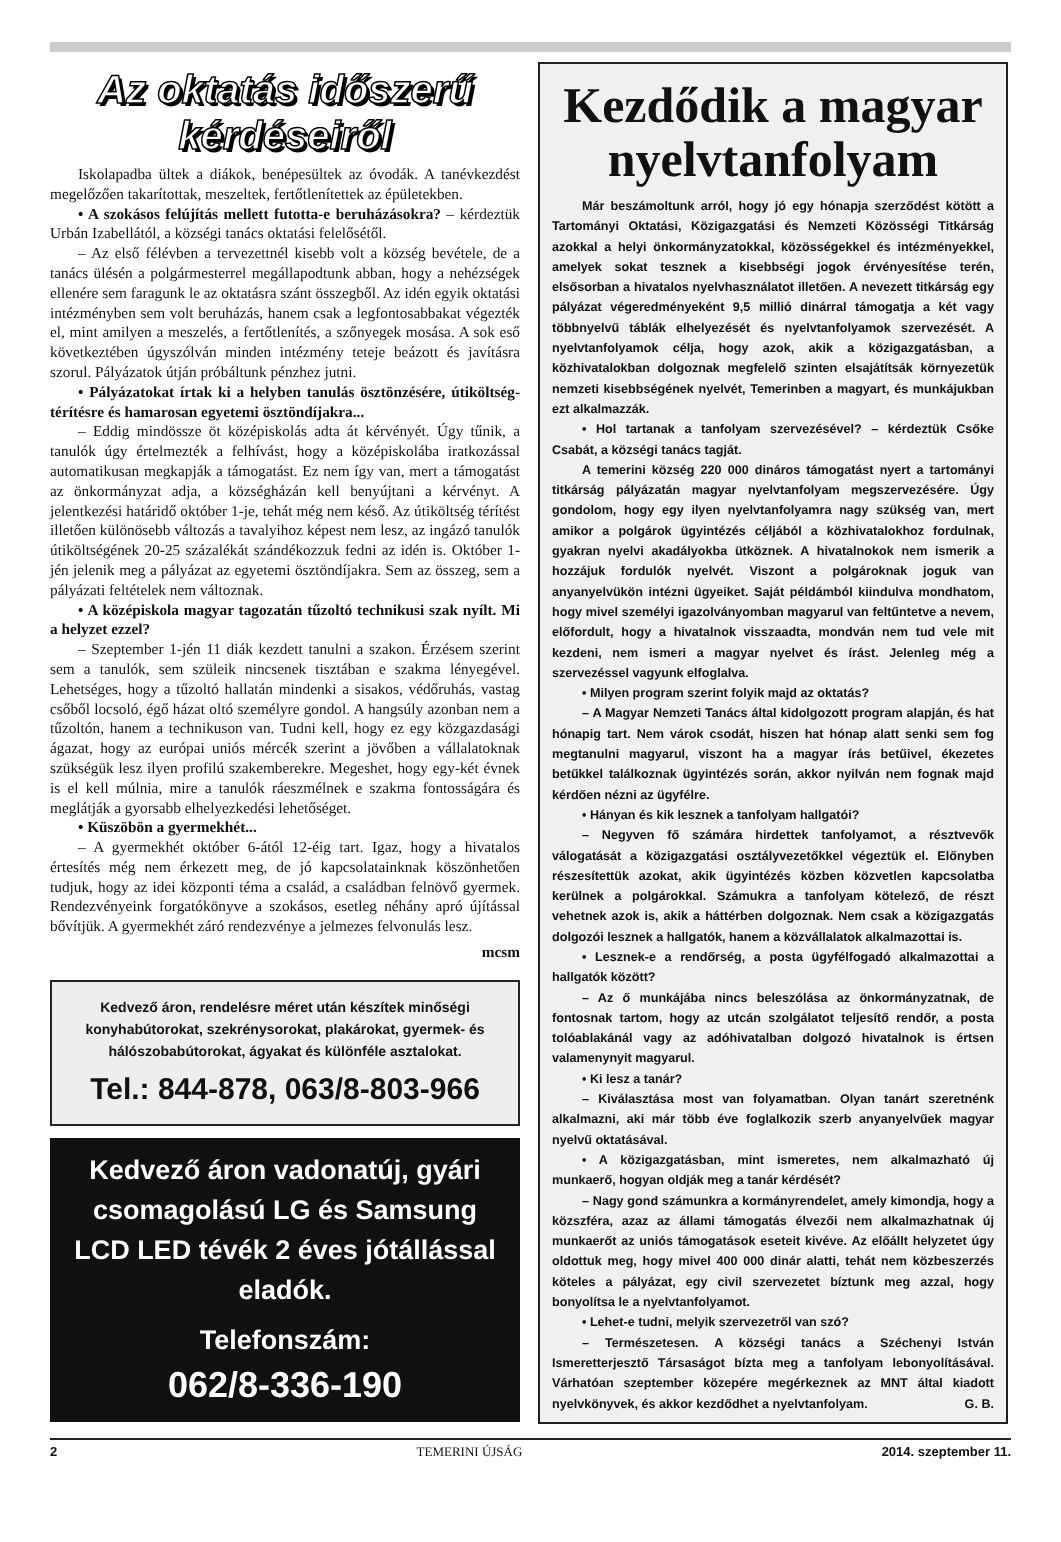Az oktatás időszerű kérdéseiről
Iskolapadba ültek a diákok, benépesültek az óvodák. A tanévkezdést megelőzően takarítottak, meszeltek, fertőtlenítettek az épületekben.
• A szokásos felújítás mellett futotta-e beruházásokra? – kérdeztük Urbán Izabellától, a községi tanács oktatási felelősétől.
– Az első félévben a tervezettnél kisebb volt a község bevétele, de a tanács ülésén a polgármesterrel megállapodtunk abban, hogy a nehézségek ellenére sem faragunk le az oktatásra szánt összegből. Az idén egyik oktatási intézményben sem volt beruházás, hanem csak a legfontosabbakat végezték el, mint amilyen a meszelés, a fertőtlenítés, a szőnyegek mosása. A sok eső következtében úgyszólván minden intézmény teteje beázott és javításra szorul. Pályázatok útján próbáltunk pénzhez jutni.
• Pályázatokat írtak ki a helyben tanulás ösztönzésére, útiköltség-térítésre és hamarosan egyetemi ösztöndíjakra...
– Eddig mindössze öt középiskolás adta át kérvényét. Úgy tűnik, a tanulók úgy értelmezték a felhívást, hogy a középiskolába iratkozással automatikusan megkapják a támogatást. Ez nem így van, mert a támogatást az önkormányzat adja, a községházán kell benyújtani a kérvényt. A jelentkezési határidő október 1-je, tehát még nem késő. Az útiköltség térítést illetően különösebb változás a tavalyihoz képest nem lesz, az ingázó tanulók útiköltségének 20-25 százalékát szándékozzuk fedni az idén is. Október 1-jén jelenik meg a pályázat az egyetemi ösztöndíjakra. Sem az összeg, sem a pályázati feltételek nem változnak.
• A középiskola magyar tagozatán tűzoltó technikusi szak nyílt. Mi a helyzet ezzel?
– Szeptember 1-jén 11 diák kezdett tanulni a szakon. Érzésem szerint sem a tanulók, sem szüleik nincsenek tisztában e szakma lényegével. Lehetséges, hogy a tűzoltó hallatán mindenki a sisakos, védőruhás, vastag csőből locsoló, égő házat oltó személyre gondol. A hangsúly azonban nem a tűzoltón, hanem a technikuson van. Tudni kell, hogy ez egy közgazdasági ágazat, hogy az európai uniós mércék szerint a jövőben a vállalatoknak szükségük lesz ilyen profilú szakemberekre. Megeshet, hogy egy-két évnek is el kell múlnia, mire a tanulók ráeszmélnek e szakma fontosságára és meglátják a gyorsabb elhelyezkedési lehetőséget.
• Küszöbön a gyermekhét...
– A gyermekhét október 6-ától 12-éig tart. Igaz, hogy a hivatalos értesítés még nem érkezett meg, de jó kapcsolatainknak köszönhetően tudjuk, hogy az idei központi téma a család, a családban felnövő gyermek. Rendezvényeink forgatókönyve a szokásos, esetleg néhány apró újítással bővítjük. A gyermekhét záró rendezvénye a jelmezes felvonulás lesz.
mcsm
Kedvező áron, rendelésre méret után készítek minőségi konyhabútorokat, szekrénysorokat, plakárokat, gyermek- és hálószobabútorokat, ágyakat és különféle asztalokat.
Tel.: 844-878, 063/8-803-966
Kedvező áron vadonatúj, gyári csomagolású LG és Samsung LCD LED tévék 2 éves jótállással eladók.
Telefonszám:
062/8-336-190
Kezdődik a magyar nyelvtanfolyam
Már beszámoltunk arról, hogy jó egy hónapja szerződést kötött a Tartományi Oktatási, Közigazgatási és Nemzeti Közösségi Titkárság azokkal a helyi önkormányzatokkal, közösségekkel és intézményekkel, amelyek sokat tesznek a kisebbségi jogok érvényesítése terén, elsősorban a hivatalos nyelvhasználatot illetően. A nevezett titkárság egy pályázat végeredményeként 9,5 millió dinárral támogatja a két vagy többnyelvű táblák elhelyezését és nyelvtanfolyamok szervezését. A nyelvtanfolyamok célja, hogy azok, akik a közigazgatásban, a közhivatalokban dolgoznak megfelelő szinten elsajátítsák környezetük nemzeti kisebbségének nyelvét, Temerinben a magyart, és munkájukban ezt alkalmazzák.
• Hol tartanak a tanfolyam szervezésével? – kérdeztük Csőke Csabát, a községi tanács tagját.
A temerini község 220 000 dináros támogatást nyert a tartományi titkárság pályázatán magyar nyelvtanfolyam megszervezésére. Úgy gondolom, hogy egy ilyen nyelvtanfolyamra nagy szükség van, mert amikor a polgárok ügyintézés céljából a közhivatalokhoz fordulnak, gyakran nyelvi akadályokba ütköznek. A hivatalnokok nem ismerik a hozzájuk fordulók nyelvét. Viszont a polgároknak joguk van anyanyelvükön intézni ügyeiket. Saját példámból kiindulva mondhatom, hogy mivel személyi igazolványomban magyarul van feltűntetve a nevem, előfordult, hogy a hivatalnok visszaadta, mondván nem tud vele mit kezdeni, nem ismeri a magyar nyelvet és írást. Jelenleg még a szervezéssel vagyunk elfoglalva.
• Milyen program szerint folyik majd az oktatás?
– A Magyar Nemzeti Tanács által kidolgozott program alapján, és hat hónapig tart. Nem várok csodát, hiszen hat hónap alatt senki sem fog megtanulni magyarul, viszont ha a magyar írás betűivel, ékezetes betűkkel találkoznak ügyintézés során, akkor nyilván nem fognak majd kérdően nézni az ügyfélre.
• Hányan és kik lesznek a tanfolyam hallgatói?
– Negyven fő számára hirdettek tanfolyamot, a résztvevők válogatását a közigazgatási osztályvezetőkkel végeztük el. Előnyben részesítettük azokat, akik ügyintézés közben közvetlen kapcsolatba kerülnek a polgárokkal. Számukra a tanfolyam kötelező, de részt vehetnek azok is, akik a háttérben dolgoznak. Nem csak a közigazgatás dolgozói lesznek a hallgatók, hanem a közvállalatok alkalmazottai is.
• Lesznek-e a rendőrség, a posta ügyfélfogadó alkalmazottai a hallgatók között?
– Az ő munkájába nincs beleszólása az önkormányzatnak, de fontosnak tartom, hogy az utcán szolgálatot teljesítő rendőr, a posta tolóablakánál vagy az adóhivatalban dolgozó hivatalnok is értsen valamenynyit magyarul.
• Ki lesz a tanár?
– Kiválasztása most van folyamatban. Olyan tanárt szeretnénk alkalmazni, aki már több éve foglalkozik szerb anyanyelvűek magyar nyelvű oktatásával.
• A közigazgatásban, mint ismeretes, nem alkalmazható új munkaerő, hogyan oldják meg a tanár kérdését?
– Nagy gond számunkra a kormányrendelet, amely kimondja, hogy a közszféra, azaz az állami támogatás élvezői nem alkalmazhatnak új munkaerőt az uniós támogatások eseteit kivéve. Az előállt helyzetet úgy oldottuk meg, hogy mivel 400 000 dinár alatti, tehát nem közbeszerzés köteles a pályázat, egy civil szervezetet bíztunk meg azzal, hogy bonyolítsa le a nyelvtanfolyamot.
• Lehet-e tudni, melyik szervezetről van szó?
– Természetesen. A községi tanács a Széchenyi István Ismeretterjesztő Társaságot bízta meg a tanfolyam lebonyolításával. Várhatóan szeptember közepére megérkeznek az MNT által kiadott nyelvkönyvek, és akkor kezdődhet a nyelvtanfolyam. G. B.
2 TEMERINI ÚJSÁG 2014. szeptember 11.